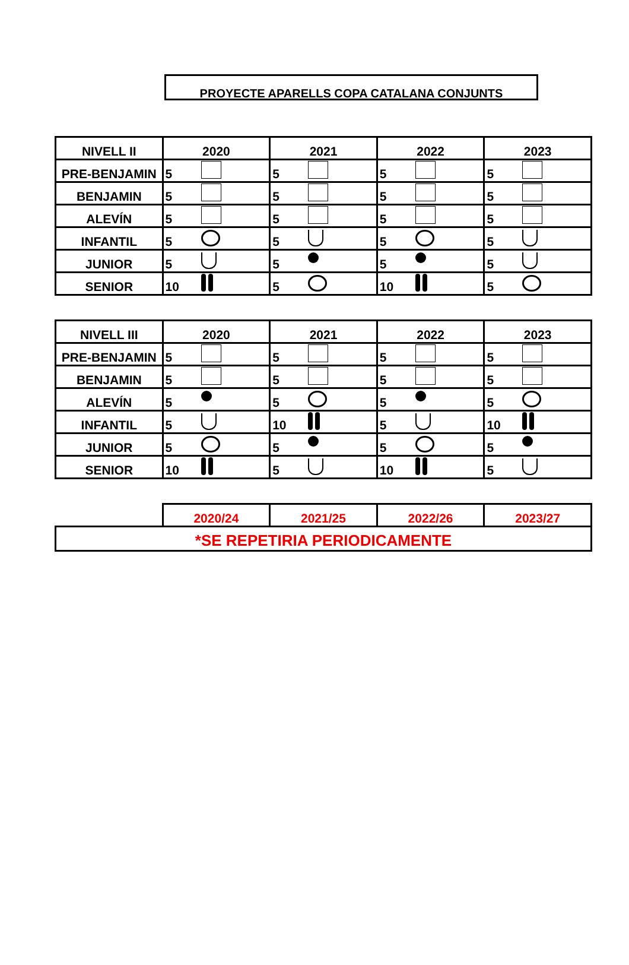PROYECTE APARELLS COPA CATALANA CONJUNTS
| NIVELL II | 2020 | 2021 | 2022 | 2023 |
| --- | --- | --- | --- | --- |
| PRE-BENJAMIN | 5 | 5 | 5 | 5 |
| BENJAMIN | 5 | 5 | 5 | 5 |
| ALEVÍN | 5 | 5 | 5 | 5 |
| INFANTIL | 5 | 5 | 5 | 5 |
| JUNIOR | 5 | 5 | 5 | 5 |
| SENIOR | 10 | 5 | 10 | 5 |
| NIVELL III | 2020 | 2021 | 2022 | 2023 |
| --- | --- | --- | --- | --- |
| PRE-BENJAMIN | 5 | 5 | 5 | 5 |
| BENJAMIN | 5 | 5 | 5 | 5 |
| ALEVÍN | 5 | 5 | 5 | 5 |
| INFANTIL | 5 | 10 | 5 | 10 |
| JUNIOR | 5 | 5 | 5 | 5 |
| SENIOR | 10 | 5 | 10 | 5 |
| | 2020/24 | 2021/25 | 2022/26 | 2023/27 |
| *SE REPETIRIA PERIODICAMENTE | | | | |